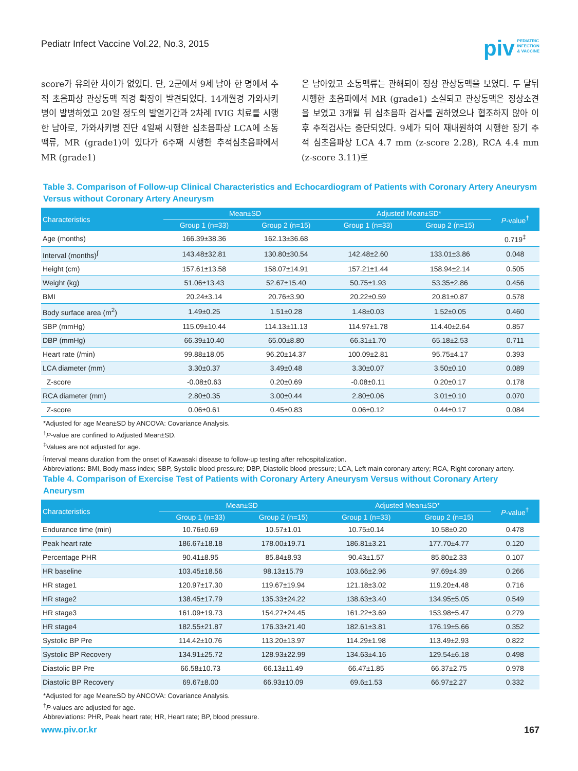Pediatr Infect Vaccine Vol.22, No.3, 2015
piv PEDIATRIC
INFECTION
& VACCINE
score가 유의한 차이가 없었다. 단, 2군에서 9세 남아 한 명에서 추적 초음파상 관상동맥 직경 확장이 발견되었다. 14개월경 가와사키병이 발병하였고 20일 정도의 발열기간과 2차례 IVIG 치료를 시행한 남아로, 가와사키병 진단 4일째 시행한 심초음파상 LCA에 소동맥류, MR (grade1)이 있다가 6주째 시행한 추적심초음파에서 MR (grade1)
은 남아있고 소동맥류는 관해되어 정상 관상동맥을 보였다. 두 달뒤 시행한 초음파에서 MR (grade1) 소실되고 관상동맥은 정상소견을 보였고 3개월 뒤 심초음파 검사를 권하였으나 협조하지 않아 이후 추적검사는 중단되었다. 9세가 되어 재내원하여 시행한 장기 추적 심초음파상 LCA 4.7 mm (z-score 2.28), RCA 4.4 mm (z-score 3.11)로
Table 3. Comparison of Follow-up Clinical Characteristics and Echocardiogram of Patients with Coronary Artery Aneurysm Versus without Coronary Artery Aneurysm
| Characteristics | Mean±SD | | Adjusted Mean±SD* | | P -value<sup>†</sup> |
| --- | --- | --- | --- | --- | --- |
| | Group 1 (n=33) | Group 2 (n=15) | Group 1 (n=33) | Group 2 (n=15) | |
| Age (months) | 166.39±38.36 | 162.13±36.68 | | | 0.719<sup>‡</sup> |
| Interval (months)<sup>∫</sup> | 143.48±32.81 | 130.80±30.54 | 142.48±2.60 | 133.01±3.86 | 0.048 |
| Height (cm) | 157.61±13.58 | 158.07±14.91 | 157.21±1.44 | 158.94±2.14 | 0.505 |
| Weight (kg) | 51.06±13.43 | 52.67±15.40 | 50.75±1.93 | 53.35±2.86 | 0.456 |
| BMI | 20.24±3.14 | 20.76±3.90 | 20.22±0.59 | 20.81±0.87 | 0.578 |
| Body surface area (m<sup>2</sup>) | 1.49±0.25 | 1.51±0.28 | 1.48±0.03 | 1.52±0.05 | 0.460 |
| SBP (mmHg) | 115.09±10.44 | 114.13±11.13 | 114.97±1.78 | 114.40±2.64 | 0.857 |
| DBP (mmHg) | 66.39±10.40 | 65.00±8.80 | 66.31±1.70 | 65.18±2.53 | 0.711 |
| Heart rate (/min) | 99.88±18.05 | 96.20±14.37 | 100.09±2.81 | 95.75±4.17 | 0.393 |
| LCA diameter (mm) | 3.30±0.37 | 3.49±0.48 | 3.30±0.07 | 3.50±0.10 | 0.089 |
| Z-score | -0.08±0.63 | 0.20±0.69 | -0.08±0.11 | 0.20±0.17 | 0.178 |
| RCA diameter (mm) | 2.80±0.35 | 3.00±0.44 | 2.80±0.06 | 3.01±0.10 | 0.070 |
| Z-score | 0.06±0.61 | 0.45±0.83 | 0.06±0.12 | 0.44±0.17 | 0.084 |
*Adjusted for age Mean±SD by ANCOVA: Covariance Analysis.
<sup>†</sup> P-value are confined to Adjusted Mean±SD.
<sup>‡</sup> Values are not adjusted for age.
<sup>∫</sup>Interval means duration from the onset of Kawasaki disease to follow-up testing after rehospitalization.
Abbreviations: BMI, Body mass index; SBP, Systolic blood pressure; DBP, Diastolic blood pressure; LCA, Left main coronary artery; RCA, Right coronary artery.
Table 4. Comparison of Exercise Test of Patients with Coronary Artery Aneurysm Versus without Coronary Artery Aneurysm
| Characteristics | Mean±SD | | Adjusted Mean±SD* | | P -value<sup>†</sup> |
| --- | --- | --- | --- | --- | --- |
| | Group 1 (n=33) | Group 2 (n=15) | Group 1 (n=33) | Group 2 (n=15) | |
| Endurance time (min) | 10.76±0.69 | 10.57±1.01 | 10.75±0.14 | 10.58±0.20 | 0.478 |
| Peak heart rate | 186.67±18.18 | 178.00±19.71 | 186.81±3.21 | 177.70±4.77 | 0.120 |
| Percentage PHR | 90.41±8.95 | 85.84±8.93 | 90.43±1.57 | 85.80±2.33 | 0.107 |
| HR baseline | 103.45±18.56 | 98.13±15.79 | 103.66±2.96 | 97.69±4.39 | 0.266 |
| HR stage1 | 120.97±17.30 | 119.67±19.94 | 121.18±3.02 | 119.20±4.48 | 0.716 |
| HR stage2 | 138.45±17.79 | 135.33±24.22 | 138.63±3.40 | 134.95±5.05 | 0.549 |
| HR stage3 | 161.09±19.73 | 154.27±24.45 | 161.22±3.69 | 153.98±5.47 | 0.279 |
| HR stage4 | 182.55±21.87 | 176.33±21.40 | 182.61±3.81 | 176.19±5.66 | 0.352 |
| Systolic BP Pre | 114.42±10.76 | 113.20±13.97 | 114.29±1.98 | 113.49±2.93 | 0.822 |
| Systolic BP Recovery | 134.91±25.72 | 128.93±22.99 | 134.63±4.16 | 129.54±6.18 | 0.498 |
| Diastolic BP Pre | 66.58±10.73 | 66.13±11.49 | 66.47±1.85 | 66.37±2.75 | 0.978 |
| Diastolic BP Recovery | 69.67±8.00 | 66.93±10.09 | 69.6±1.53 | 66.97±2.27 | 0.332 |
*Adjusted for age Mean±SD by ANCOVA: Covariance Analysis.
<sup>†</sup> P-values are adjusted for age.
Abbreviations: PHR, Peak heart rate; HR, Heart rate; BP, blood pressure.
www.piv.or.kr 167